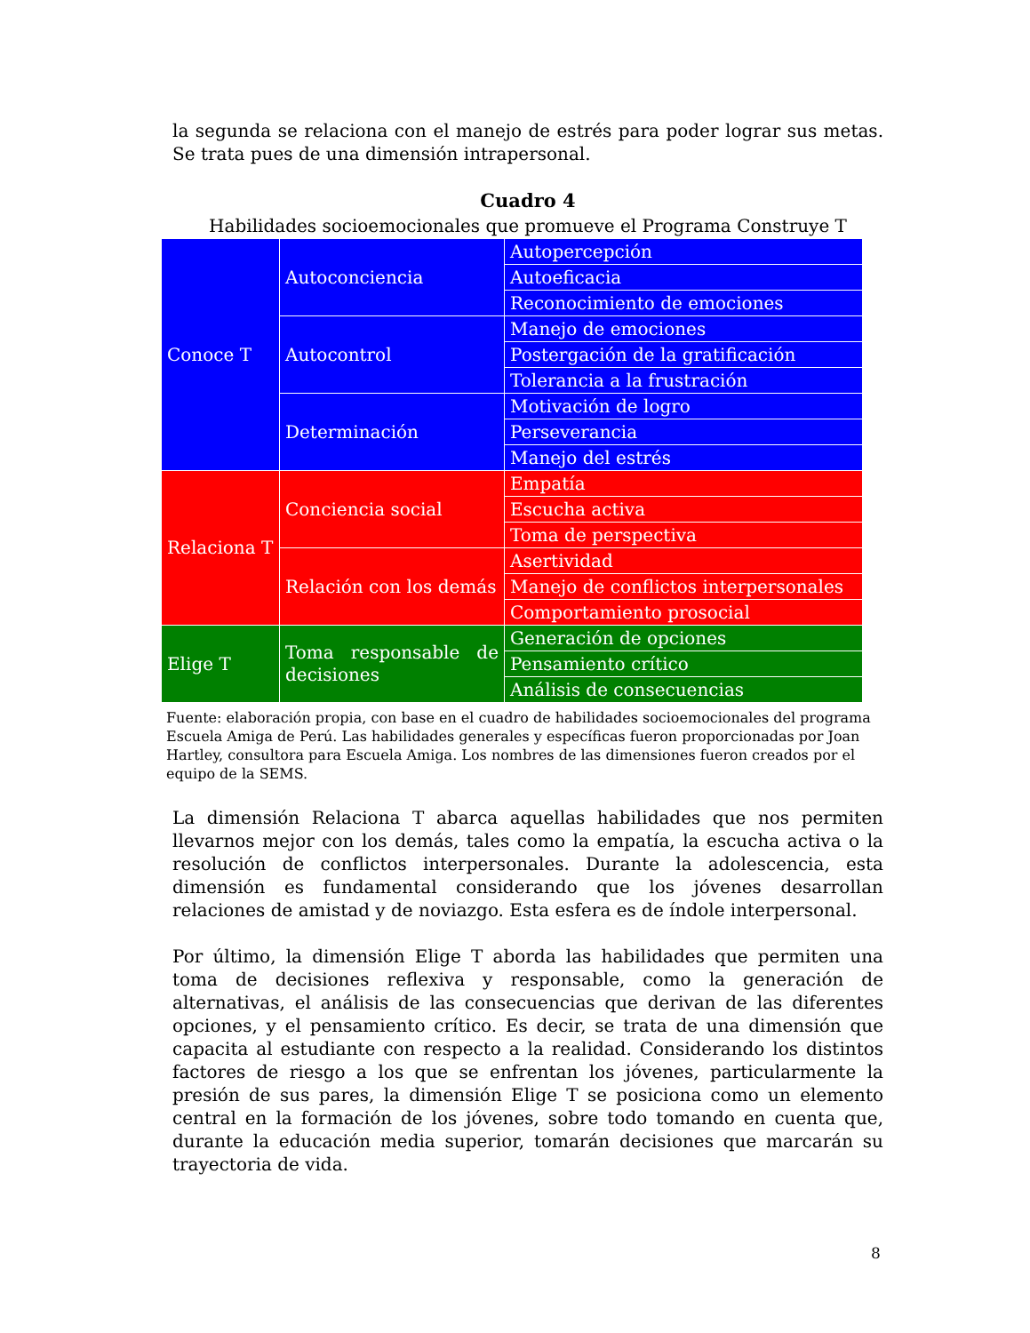la segunda se relaciona con el manejo de estrés para poder lograr sus metas. Se trata pues de una dimensión intrapersonal.
Cuadro 4
Habilidades socioemocionales que promueve el Programa Construye T
| Conoce T | Autoconciencia | Autopercepción |
| | | Autoeficacia |
| | | Reconocimiento de emociones |
| | Autocontrol | Manejo de emociones |
| | | Postergación de la gratificación |
| | | Tolerancia a la frustración |
| | Determinación | Motivación de logro |
| | | Perseverancia |
| | | Manejo del estrés |
| Relaciona T | Conciencia social | Empatía |
| | | Escucha activa |
| | | Toma de perspectiva |
| | Relación con los demás | Asertividad |
| | | Manejo de conflictos interpersonales |
| | | Comportamiento prosocial |
| Elige T | Toma responsable de decisiones | Generación de opciones |
| | | Pensamiento crítico |
| | | Análisis de consecuencias |
Fuente: elaboración propia, con base en el cuadro de habilidades socioemocionales del programa Escuela Amiga de Perú. Las habilidades generales y específicas fueron proporcionadas por Joan Hartley, consultora para Escuela Amiga. Los nombres de las dimensiones fueron creados por el equipo de la SEMS.
La dimensión Relaciona T abarca aquellas habilidades que nos permiten llevarnos mejor con los demás, tales como la empatía, la escucha activa o la resolución de conflictos interpersonales. Durante la adolescencia, esta dimensión es fundamental considerando que los jóvenes desarrollan relaciones de amistad y de noviazgo. Esta esfera es de índole interpersonal.
Por último, la dimensión Elige T aborda las habilidades que permiten una toma de decisiones reflexiva y responsable, como la generación de alternativas, el análisis de las consecuencias que derivan de las diferentes opciones, y el pensamiento crítico. Es decir, se trata de una dimensión que capacita al estudiante con respecto a la realidad. Considerando los distintos factores de riesgo a los que se enfrentan los jóvenes, particularmente la presión de sus pares, la dimensión Elige T se posiciona como un elemento central en la formación de los jóvenes, sobre todo tomando en cuenta que, durante la educación media superior, tomarán decisiones que marcarán su trayectoria de vida.
8